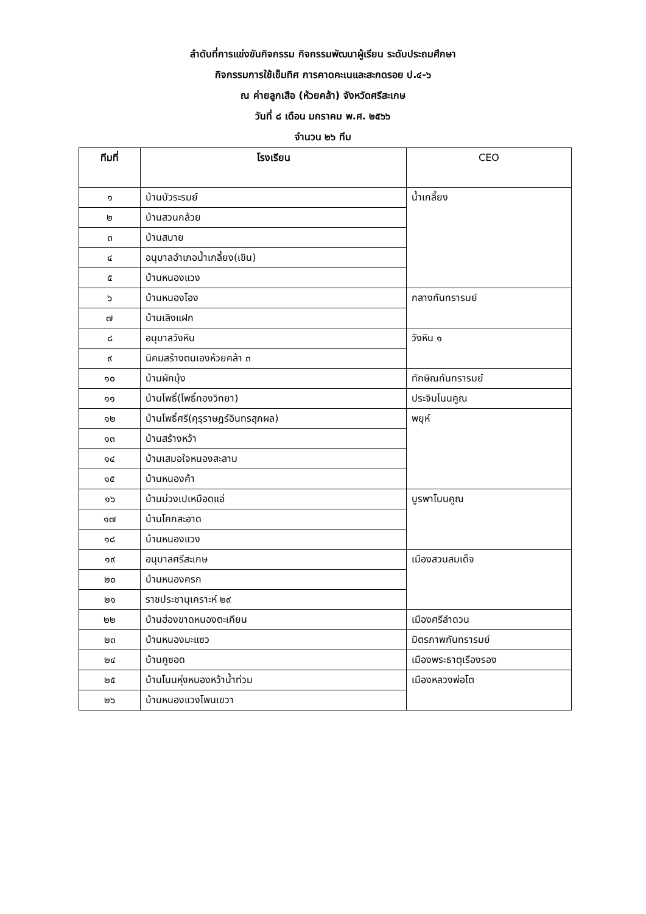ลำดับที่การแข่งขันกิจกรรม กิจกรรมพัฒนาผู้เรียน ระดับประถมศึกษา
กิจกรรมการใช้เข็มทิศ การคาดคะเนและสะกดรอย ป.๔-๖
ณ ค่ายลูกเสือ (ห้วยคล้า) จังหวัดศรีสะเกษ
วันที่ ๘ เดือน มกราคม พ.ศ. ๒๕๖๖
จำนวน ๒๖ ทีม
| ทีมที่ | โรงเรียน | CEO |
| --- | --- | --- |
| ๑ | บ้านบัวระรมย์ | น้ำเกลี้ยง |
| ๒ | บ้านสวนกล้วย | |
| ๓ | บ้านสบาย | |
| ๔ | อนุบาลอำเภอน้ำเกลี้ยง(เขิน) | |
| ๕ | บ้านหนองแวง | |
| ๖ | บ้านหนองโอง | กลางกันทรารมย์ |
| ๗ | บ้านเลิงแฝก | |
| ๘ | อนุบาลวังหิน | วังหิน ๑ |
| ๙ | นิคมสร้างตนเองห้วยคล้า ๓ | |
| ๑๐ | บ้านผักบุ้ง | ทักษิณกันทรารมย์ |
| ๑๑ | บ้านโพธิ์(โพธิ์ทองวิทยา) | ประจิมโนนคูณ |
| ๑๒ | บ้านโพธิ์ศรี(คุรุราษฎร์อินทรสุภผล) | พยุห์ |
| ๑๓ | บ้านสร้างหว้า | |
| ๑๔ | บ้านเสมอใจหนองสะลาม | |
| ๑๕ | บ้านหนองค้า | |
| ๑๖ | บ้านม่วงเปเหมือดแอ่ | บูรพาโนนคูณ |
| ๑๗ | บ้านโคกสะอาด | |
| ๑๘ | บ้านหนองแวง | |
| ๑๙ | อนุบาลศรีสะเกษ | เมืองสวนสมเด็จ |
| ๒๐ | บ้านหนองครก | |
| ๒๑ | ราชประชานุเคราะห์ ๒๙ | |
| ๒๒ | บ้านฮ่องขาดหนองตะเคียน | เมืองศรีลำดวน |
| ๒๓ | บ้านหนองมะแซว | มิตรภาพกันทรารมย์ |
| ๒๔ | บ้านคูซอด | เมืองพระธาตุเรืองรอง |
| ๒๕ | บ้านโนนหุ่งหนองหว้าน้ำท่วม | เมืองหลวงพ่อโต |
| ๒๖ | บ้านหนองแวงโพนเขวา | |